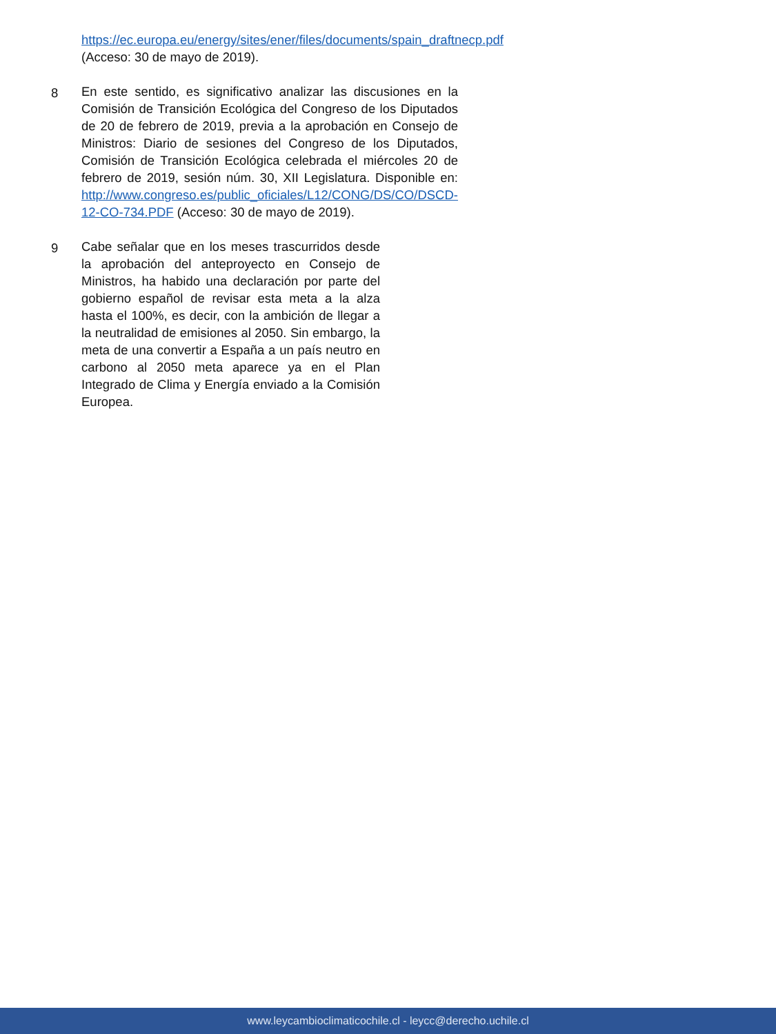https://ec.europa.eu/energy/sites/ener/files/documents/spain_draftnecp.pdf (Acceso: 30 de mayo de 2019).
8 En este sentido, es significativo analizar las discusiones en la Comisión de Transición Ecológica del Congreso de los Diputados de 20 de febrero de 2019, previa a la aprobación en Consejo de Ministros: Diario de sesiones del Congreso de los Diputados, Comisión de Transición Ecológica celebrada el miércoles 20 de febrero de 2019, sesión núm. 30, XII Legislatura. Disponible en: http://www.congreso.es/public_oficiales/L12/CONG/DS/CO/DSCD-12-CO-734.PDF (Acceso: 30 de mayo de 2019).
9 Cabe señalar que en los meses trascurridos desde la aprobación del anteproyecto en Consejo de Ministros, ha habido una declaración por parte del gobierno español de revisar esta meta a la alza hasta el 100%, es decir, con la ambición de llegar a la neutralidad de emisiones al 2050. Sin embargo, la meta de una convertir a España a un país neutro en carbono al 2050 meta aparece ya en el Plan Integrado de Clima y Energía enviado a la Comisión Europea.
www.leycambioclimaticochile.cl - leycc@derecho.uchile.cl